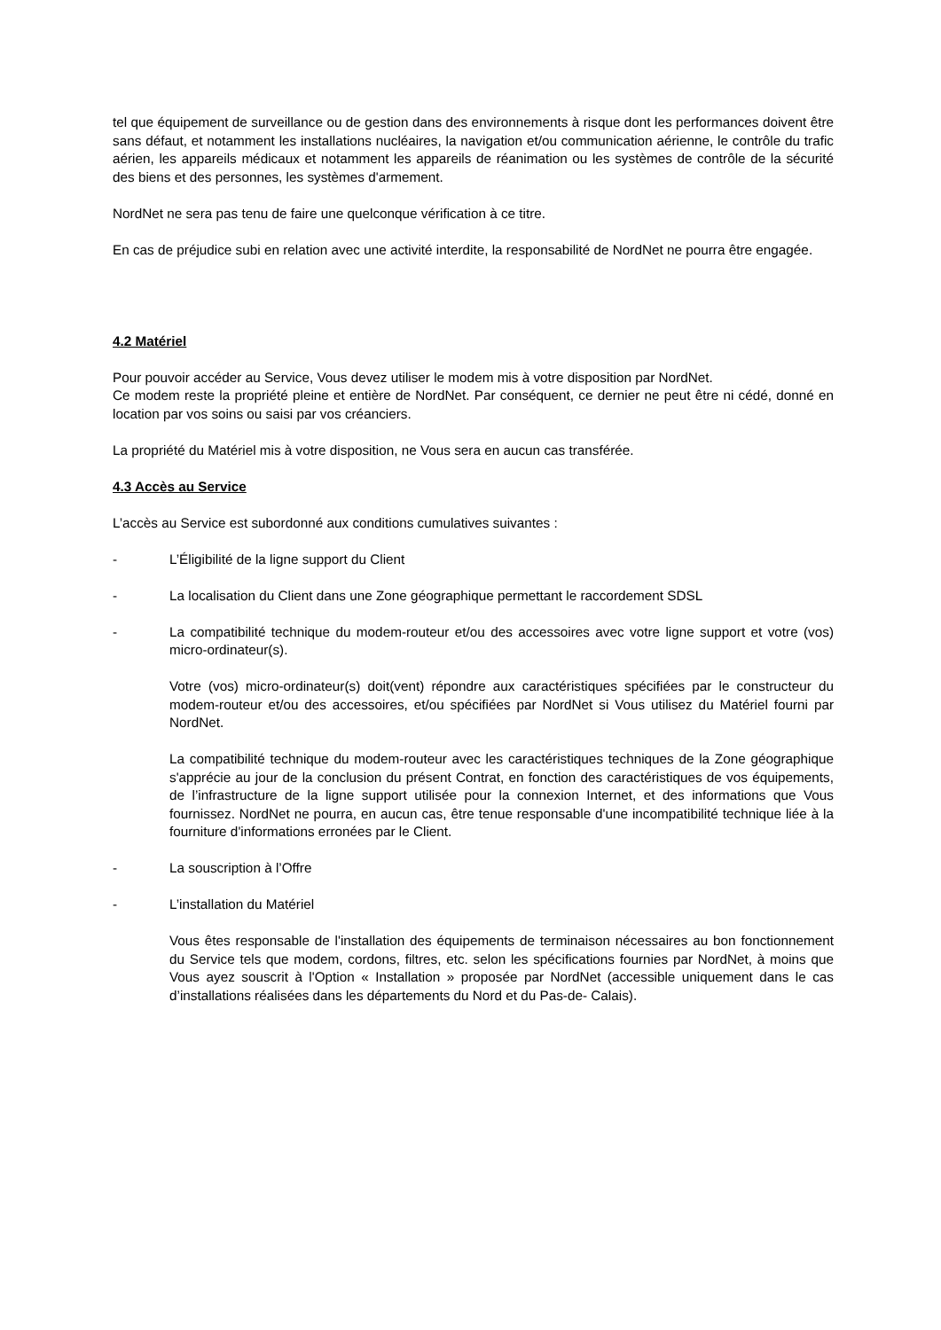tel que équipement de surveillance ou de gestion dans des environnements à risque dont les performances doivent être sans défaut, et notamment les installations nucléaires, la navigation et/ou communication aérienne, le contrôle du trafic aérien, les appareils médicaux et notamment les appareils de réanimation ou les systèmes de contrôle de la sécurité des biens et des personnes, les systèmes d'armement.
NordNet ne sera pas tenu de faire une quelconque vérification à ce titre.
En cas de préjudice subi en relation avec une activité interdite, la responsabilité de NordNet ne pourra être engagée.
4.2 Matériel
Pour pouvoir accéder au Service, Vous devez utiliser le modem mis à votre disposition par NordNet.
Ce modem reste la propriété pleine et entière de NordNet. Par conséquent, ce dernier ne peut être ni cédé, donné en location par vos soins ou saisi par vos créanciers.
La propriété du Matériel mis à votre disposition, ne Vous sera en aucun cas transférée.
4.3 Accès au Service
L’accès au Service est subordonné aux conditions cumulatives suivantes :
- L’Éligibilité de la ligne support du Client
- La localisation du Client dans une Zone géographique permettant le raccordement SDSL
- La compatibilité technique du modem-routeur et/ou des accessoires avec votre ligne support et votre (vos) micro-ordinateur(s).
Votre (vos) micro-ordinateur(s) doit(vent) répondre aux caractéristiques spécifiées par le constructeur du modem-routeur et/ou des accessoires, et/ou spécifiées par NordNet si Vous utilisez du Matériel fourni par NordNet.
La compatibilité technique du modem-routeur avec les caractéristiques techniques de la Zone géographique s'apprécie au jour de la conclusion du présent Contrat, en fonction des caractéristiques de vos équipements, de l’infrastructure de la ligne support utilisée pour la connexion Internet, et des informations que Vous fournissez. NordNet ne pourra, en aucun cas, être tenue responsable d'une incompatibilité technique liée à la fourniture d'informations erronées par le Client.
- La souscription à l’Offre
- L’installation du Matériel
Vous êtes responsable de l'installation des équipements de terminaison nécessaires au bon fonctionnement du Service tels que modem, cordons, filtres, etc. selon les spécifications fournies par NordNet, à moins que Vous ayez souscrit à l'Option « Installation » proposée par NordNet (accessible uniquement dans le cas d’installations réalisées dans les départements du Nord et du Pas-de- Calais).